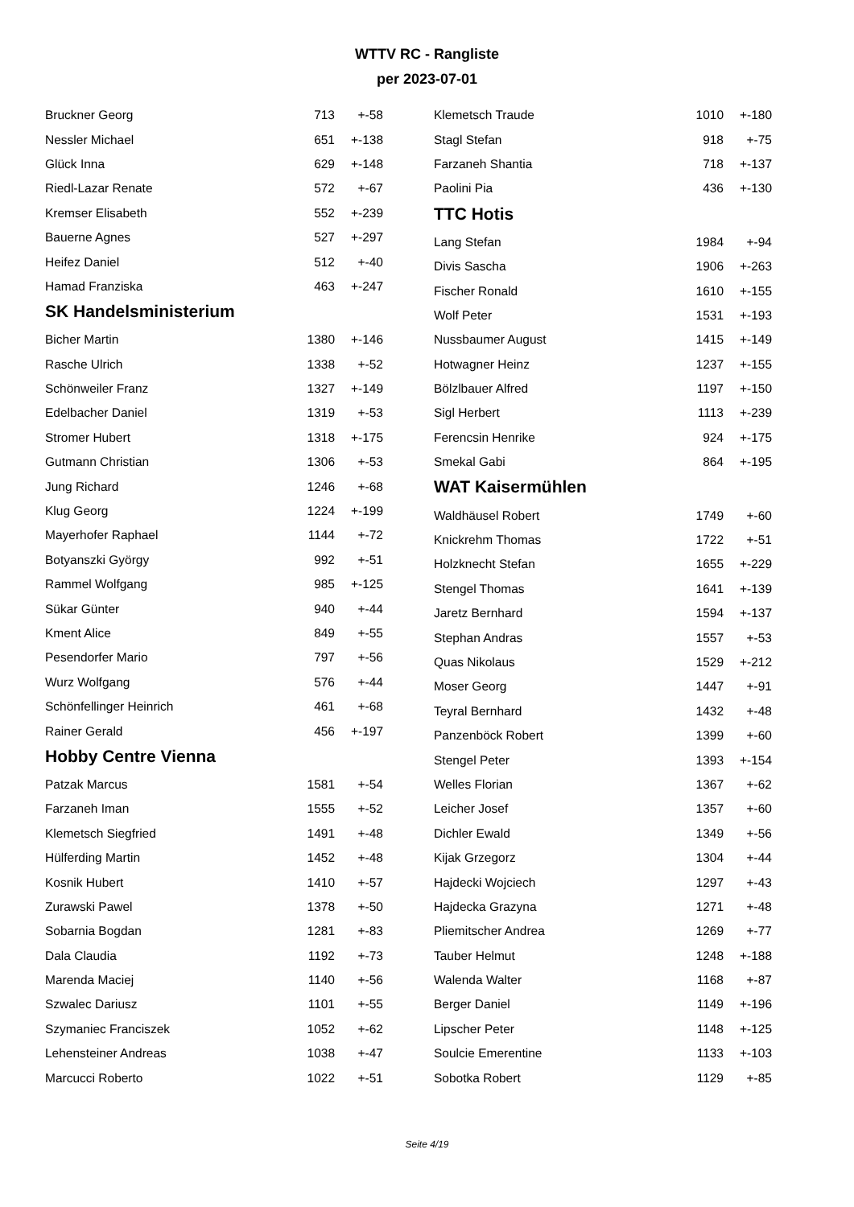WTTV RC - Rangliste
per 2023-07-01
| Bruckner Georg | 713 | +-58 |
| Nessler Michael | 651 | +-138 |
| Glück Inna | 629 | +-148 |
| Riedl-Lazar Renate | 572 | +-67 |
| Kremser Elisabeth | 552 | +-239 |
| Bauerne Agnes | 527 | +-297 |
| Heifez Daniel | 512 | +-40 |
| Hamad Franziska | 463 | +-247 |
SK Handelsministerium
| Bicher Martin | 1380 | +-146 |
| Rasche Ulrich | 1338 | +-52 |
| Schönweiler Franz | 1327 | +-149 |
| Edelbacher Daniel | 1319 | +-53 |
| Stromer Hubert | 1318 | +-175 |
| Gutmann Christian | 1306 | +-53 |
| Jung Richard | 1246 | +-68 |
| Klug Georg | 1224 | +-199 |
| Mayerhofer Raphael | 1144 | +-72 |
| Botyanszki György | 992 | +-51 |
| Rammel Wolfgang | 985 | +-125 |
| Sükar Günter | 940 | +-44 |
| Kment Alice | 849 | +-55 |
| Pesendorfer Mario | 797 | +-56 |
| Wurz Wolfgang | 576 | +-44 |
| Schönfellinger Heinrich | 461 | +-68 |
| Rainer Gerald | 456 | +-197 |
Hobby Centre Vienna
| Patzak Marcus | 1581 | +-54 |
| Farzaneh Iman | 1555 | +-52 |
| Klemetsch Siegfried | 1491 | +-48 |
| Hülferding Martin | 1452 | +-48 |
| Kosnik Hubert | 1410 | +-57 |
| Zurawski Pawel | 1378 | +-50 |
| Sobarnia Bogdan | 1281 | +-83 |
| Dala Claudia | 1192 | +-73 |
| Marenda Maciej | 1140 | +-56 |
| Szwalec Dariusz | 1101 | +-55 |
| Szymaniec Franciszek | 1052 | +-62 |
| Lehensteiner Andreas | 1038 | +-47 |
| Marcucci Roberto | 1022 | +-51 |
| Klemetsch Traude | 1010 | +-180 |
| Stagl Stefan | 918 | +-75 |
| Farzaneh Shantia | 718 | +-137 |
| Paolini Pia | 436 | +-130 |
TTC Hotis
| Lang Stefan | 1984 | +-94 |
| Divis Sascha | 1906 | +-263 |
| Fischer Ronald | 1610 | +-155 |
| Wolf Peter | 1531 | +-193 |
| Nussbaumer August | 1415 | +-149 |
| Hotwagner Heinz | 1237 | +-155 |
| Bölzlbauer Alfred | 1197 | +-150 |
| Sigl Herbert | 1113 | +-239 |
| Ferencsin Henrike | 924 | +-175 |
| Smekal Gabi | 864 | +-195 |
WAT Kaisermühlen
| Waldhäusel Robert | 1749 | +-60 |
| Knickrehm Thomas | 1722 | +-51 |
| Holzknecht Stefan | 1655 | +-229 |
| Stengel Thomas | 1641 | +-139 |
| Jaretz Bernhard | 1594 | +-137 |
| Stephan Andras | 1557 | +-53 |
| Quas Nikolaus | 1529 | +-212 |
| Moser Georg | 1447 | +-91 |
| Teyral Bernhard | 1432 | +-48 |
| Panzenböck Robert | 1399 | +-60 |
| Stengel Peter | 1393 | +-154 |
| Welles Florian | 1367 | +-62 |
| Leicher Josef | 1357 | +-60 |
| Dichler Ewald | 1349 | +-56 |
| Kijak Grzegorz | 1304 | +-44 |
| Hajdecki Wojciech | 1297 | +-43 |
| Hajdecka Grazyna | 1271 | +-48 |
| Pliemitscher Andrea | 1269 | +-77 |
| Tauber Helmut | 1248 | +-188 |
| Walenda Walter | 1168 | +-87 |
| Berger Daniel | 1149 | +-196 |
| Lipscher Peter | 1148 | +-125 |
| Soulcie Emerentine | 1133 | +-103 |
| Sobotka Robert | 1129 | +-85 |
Seite 4/19